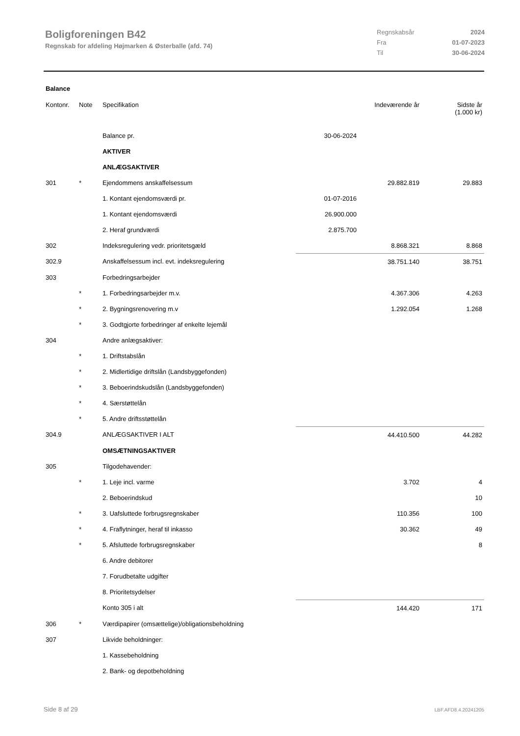Boligforeningen B42
Regnskab for afdeling Højmarken & Østerballe (afd. 74)
Regnskabsår 2024
Fra 01-07-2023
Til 30-06-2024
Balance
| Kontonr. | Note | Specifikation | | Indeværende år | Sidste år (1.000 kr) |
| --- | --- | --- | --- | --- | --- |
| | | Balance pr. | 30-06-2024 | | |
| | | AKTIVER | | | |
| | | ANLÆGSAKTIVER | | | |
| 301 | * | Ejendommens anskaffelsessum | | 29.882.819 | 29.883 |
| | | 1. Kontant ejendomsværdi pr. | 01-07-2016 | | |
| | | 1. Kontant ejendomsværdi | 26.900.000 | | |
| | | 2. Heraf grundværdi | 2.875.700 | | |
| 302 | | Indeksregulering vedr. prioritetsgæld | | 8.868.321 | 8.868 |
| 302.9 | | Anskaffelsessum incl. evt. indeksregulering | | 38.751.140 | 38.751 |
| 303 | | Forbedringsarbejder | | | |
| | * | 1. Forbedringsarbejder m.v. | | 4.367.306 | 4.263 |
| | * | 2. Bygningsrenovering m.v | | 1.292.054 | 1.268 |
| | * | 3. Godtgjorte forbedringer af enkelte lejemål | | | |
| 304 | | Andre anlægsaktiver: | | | |
| | * | 1. Driftstabslån | | | |
| | * | 2. Midlertidige driftslån (Landsbyggefonden) | | | |
| | * | 3. Beboerindskudslån (Landsbyggefonden) | | | |
| | * | 4. Særstøttelån | | | |
| | * | 5. Andre driftsstøttelån | | | |
| 304.9 | | ANLÆGSAKTIVER I ALT | | 44.410.500 | 44.282 |
| | | OMSÆTNINGSAKTIVER | | | |
| 305 | | Tilgodehavender: | | | |
| | * | 1. Leje incl. varme | | 3.702 | 4 |
| | | 2. Beboerindskud | | | 10 |
| | * | 3. Uafsluttede forbrugsregnskaber | | 110.356 | 100 |
| | * | 4. Fraflytninger, heraf til inkasso | | 30.362 | 49 |
| | * | 5. Afsluttede forbrugsregnskaber | | | 8 |
| | | 6. Andre debitorer | | | |
| | | 7. Forudbetalte udgifter | | | |
| | | 8. Prioritetsydelser | | | |
| | | Konto 305 i alt | | 144.420 | 171 |
| 306 | * | Værdipapirer (omsættelige)/obligationsbeholdning | | | |
| 307 | | Likvide beholdninger: | | | |
| | | 1. Kassebeholdning | | | |
| | | 2. Bank- og depotbeholdning | | | |
Side 8 af 29 LBF.AFD8.4.20241205